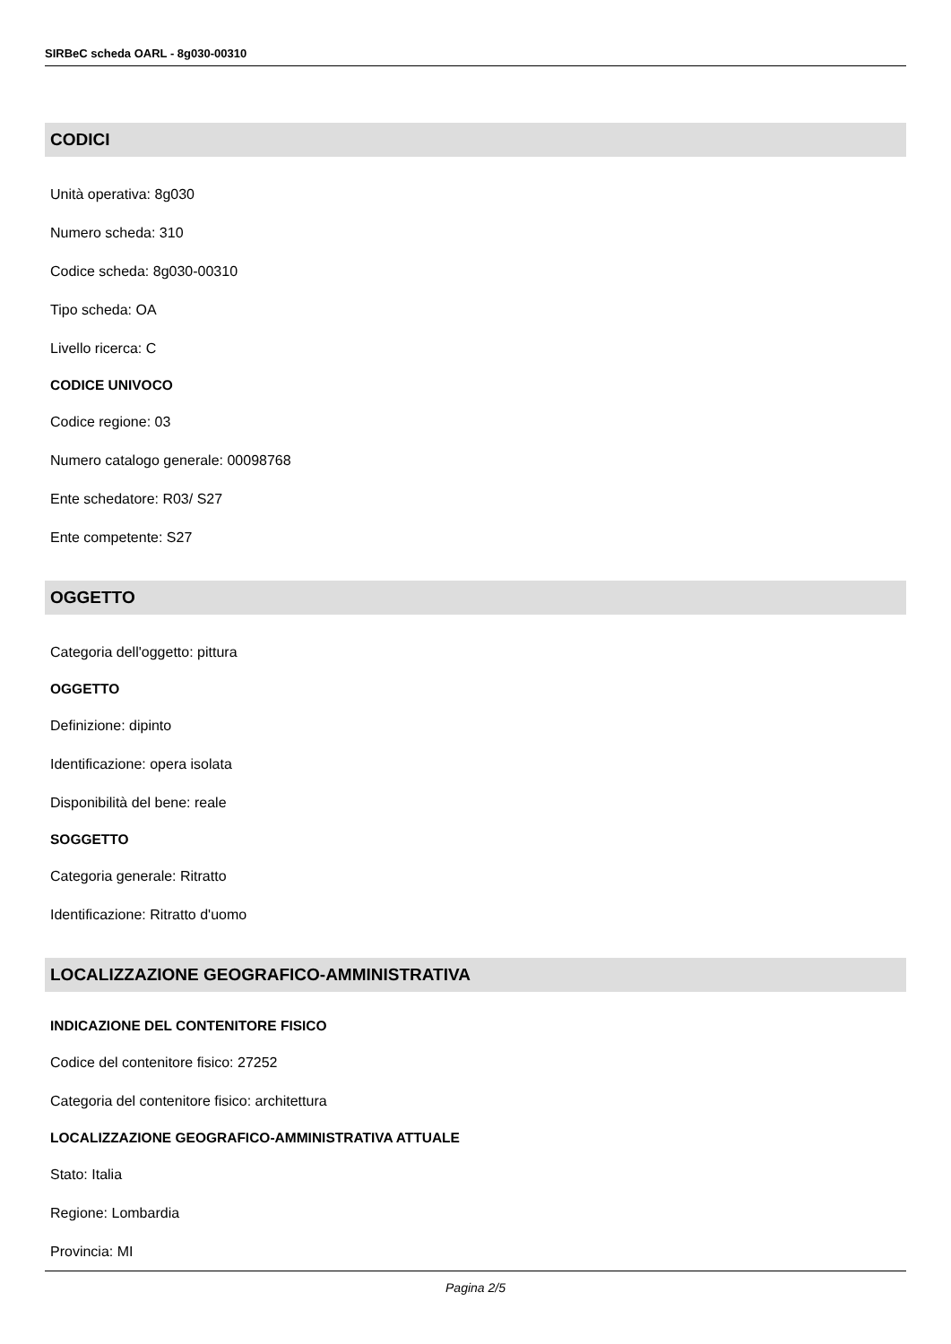SIRBeC scheda OARL - 8g030-00310
CODICI
Unità operativa: 8g030
Numero scheda: 310
Codice scheda: 8g030-00310
Tipo scheda: OA
Livello ricerca: C
CODICE UNIVOCO
Codice regione: 03
Numero catalogo generale: 00098768
Ente schedatore: R03/ S27
Ente competente: S27
OGGETTO
Categoria dell'oggetto: pittura
OGGETTO
Definizione: dipinto
Identificazione: opera isolata
Disponibilità del bene: reale
SOGGETTO
Categoria generale: Ritratto
Identificazione: Ritratto d'uomo
LOCALIZZAZIONE GEOGRAFICO-AMMINISTRATIVA
INDICAZIONE DEL CONTENITORE FISICO
Codice del contenitore fisico: 27252
Categoria del contenitore fisico: architettura
LOCALIZZAZIONE GEOGRAFICO-AMMINISTRATIVA ATTUALE
Stato: Italia
Regione: Lombardia
Provincia: MI
Pagina 2/5